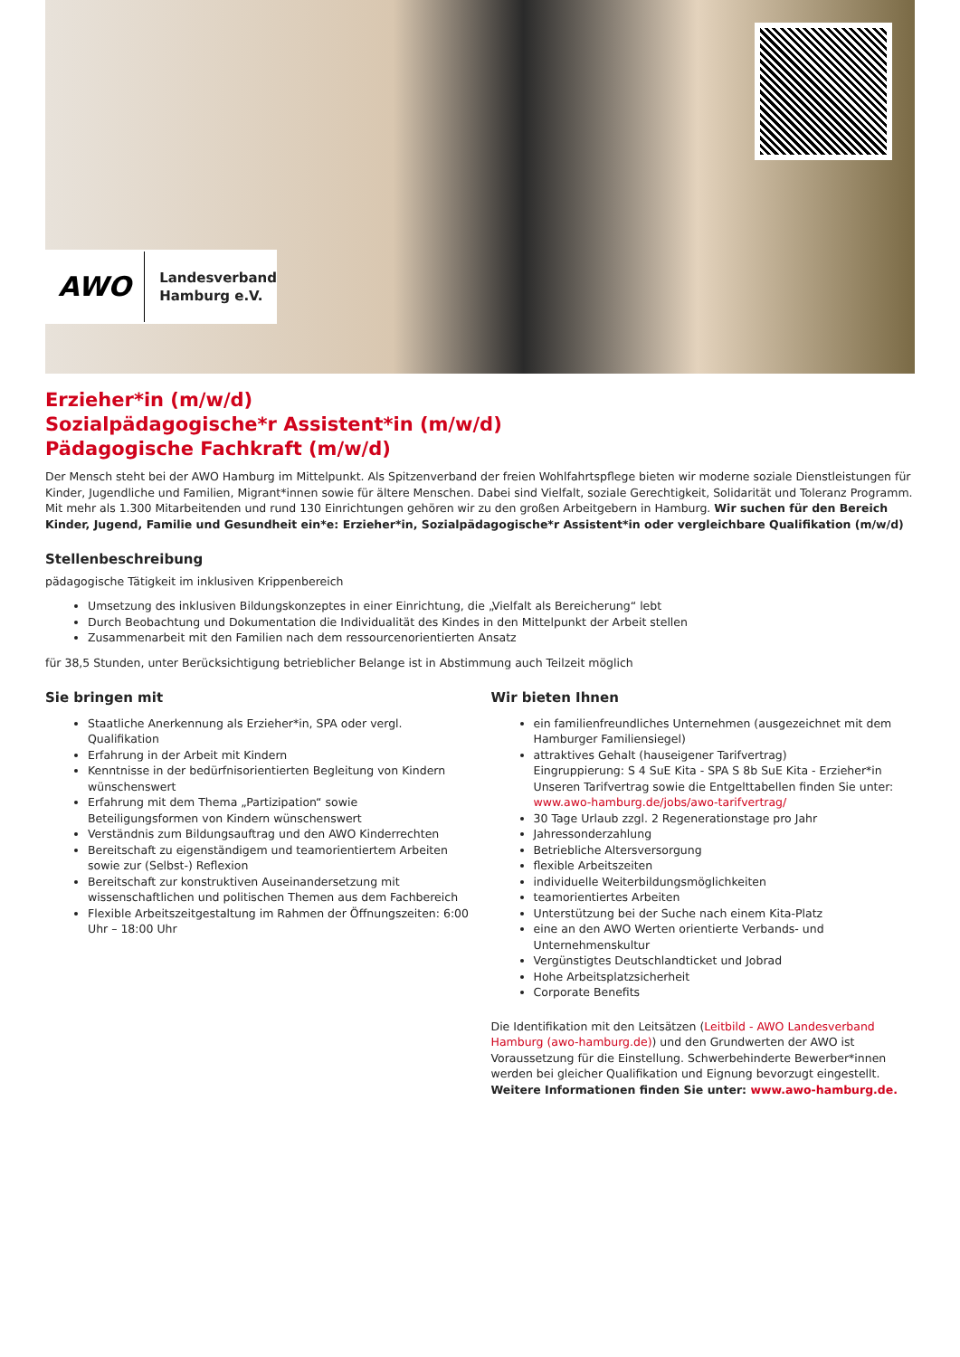AWO
Landesverband
Hamburg e.V.
Erzieher*in (m/w/d)
Sozialpädagogische*r Assistent*in (m/w/d)
Pädagogische Fachkraft (m/w/d)
Der Mensch steht bei der AWO Hamburg im Mittelpunkt. Als Spitzenverband der freien Wohlfahrtspflege bieten wir moderne soziale Dienstleistungen für Kinder, Jugendliche und Familien, Migrant*innen sowie für ältere Menschen. Dabei sind Vielfalt, soziale Gerechtigkeit, Solidarität und Toleranz Programm. Mit mehr als 1.300 Mitarbeitenden und rund 130 Einrichtungen gehören wir zu den großen Arbeitgebern in Hamburg. Wir suchen für den Bereich Kinder, Jugend, Familie und Gesundheit ein*e: Erzieher*in, Sozialpädagogische*r Assistent*in oder vergleichbare Qualifikation (m/w/d)
Stellenbeschreibung
pädagogische Tätigkeit im inklusiven Krippenbereich
Umsetzung des inklusiven Bildungskonzeptes in einer Einrichtung, die „Vielfalt als Bereicherung“ lebt
Durch Beobachtung und Dokumentation die Individualität des Kindes in den Mittelpunkt der Arbeit stellen
Zusammenarbeit mit den Familien nach dem ressourcenorientierten Ansatz
für 38,5 Stunden, unter Berücksichtigung betrieblicher Belange ist in Abstimmung auch Teilzeit möglich
Sie bringen mit
Staatliche Anerkennung als Erzieher*in, SPA oder vergl. Qualifikation
Erfahrung in der Arbeit mit Kindern
Kenntnisse in der bedürfnisorientierten Begleitung von Kindern wünschenswert
Erfahrung mit dem Thema „Partizipation“ sowie Beteiligungsformen von Kindern wünschenswert
Verständnis zum Bildungsauftrag und den AWO Kinderrechten
Bereitschaft zu eigenständigem und teamorientiertem Arbeiten sowie zur (Selbst-) Reflexion
Bereitschaft zur konstruktiven Auseinandersetzung mit wissenschaftlichen und politischen Themen aus dem Fachbereich
Flexible Arbeitszeitgestaltung im Rahmen der Öffnungszeiten: 6:00 Uhr – 18:00 Uhr
Wir bieten Ihnen
ein familienfreundliches Unternehmen (ausgezeichnet mit dem Hamburger Familiensiegel)
attraktives Gehalt (hauseigener Tarifvertrag)
Eingruppierung: S 4 SuE Kita - SPA S 8b SuE Kita - Erzieher*in
Unseren Tarifvertrag sowie die Entgelttabellen finden Sie unter: www.awo-hamburg.de/jobs/awo-tarifvertrag/
30 Tage Urlaub zzgl. 2 Regenerationstage pro Jahr
Jahressonderzahlung
Betriebliche Altersversorgung
flexible Arbeitszeiten
individuelle Weiterbildungsmöglichkeiten
teamorientiertes Arbeiten
Unterstützung bei der Suche nach einem Kita-Platz
eine an den AWO Werten orientierte Verbands- und Unternehmenskultur
Vergünstigtes Deutschlandticket und Jobrad
Hohe Arbeitsplatzsicherheit
Corporate Benefits
Die Identifikation mit den Leitsätzen (Leitbild - AWO Landesverband Hamburg (awo-hamburg.de)) und den Grundwerten der AWO ist Voraussetzung für die Einstellung. Schwerbehinderte Bewerber*innen werden bei gleicher Qualifikation und Eignung bevorzugt eingestellt. Weitere Informationen finden Sie unter: www.awo-hamburg.de.